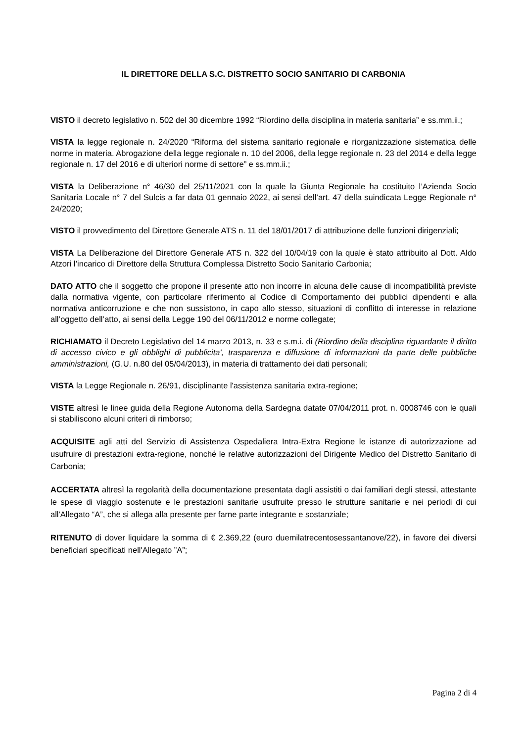IL DIRETTORE DELLA S.C. DISTRETTO SOCIO SANITARIO DI CARBONIA
VISTO il decreto legislativo n. 502 del 30 dicembre 1992 “Riordino della disciplina in materia sanitaria” e ss.mm.ii.;
VISTA la legge regionale n. 24/2020 “Riforma del sistema sanitario regionale e riorganizzazione sistematica delle norme in materia. Abrogazione della legge regionale n. 10 del 2006, della legge regionale n. 23 del 2014 e della legge regionale n. 17 del 2016 e di ulteriori norme di settore” e ss.mm.ii.;
VISTA la Deliberazione n° 46/30 del 25/11/2021 con la quale la Giunta Regionale ha costituito l’Azienda Socio Sanitaria Locale n° 7 del Sulcis a far data 01 gennaio 2022, ai sensi dell’art. 47 della suindicata Legge Regionale n° 24/2020;
VISTO il provvedimento del Direttore Generale ATS n. 11 del 18/01/2017 di attribuzione delle funzioni dirigenziali;
VISTA La Deliberazione del Direttore Generale ATS n. 322 del 10/04/19 con la quale è stato attribuito al Dott. Aldo Atzori l’incarico di Direttore della Struttura Complessa Distretto Socio Sanitario Carbonia;
DATO ATTO che il soggetto che propone il presente atto non incorre in alcuna delle cause di incompatibilità previste dalla normativa vigente, con particolare riferimento al Codice di Comportamento dei pubblici dipendenti e alla normativa anticorruzione e che non sussistono, in capo allo stesso, situazioni di conflitto di interesse in relazione all’oggetto dell’atto, ai sensi della Legge 190 del 06/11/2012 e norme collegate;
RICHIAMATO il Decreto Legislativo del 14 marzo 2013, n. 33 e s.m.i. di (Riordino della disciplina riguardante il diritto di accesso civico e gli obblighi di pubblicita', trasparenza e diffusione di informazioni da parte delle pubbliche amministrazioni, (G.U. n.80 del 05/04/2013), in materia di trattamento dei dati personali;
VISTA la Legge Regionale n. 26/91, disciplinante l'assistenza sanitaria extra-regione;
VISTE altresì le linee guida della Regione Autonoma della Sardegna datate 07/04/2011 prot. n. 0008746 con le quali si stabiliscono alcuni criteri di rimborso;
ACQUISITE agli atti del Servizio di Assistenza Ospedaliera Intra-Extra Regione le istanze di autorizzazione ad usufruire di prestazioni extra-regione, nonché le relative autorizzazioni del Dirigente Medico del Distretto Sanitario di Carbonia;
ACCERTATA altresì la regolarità della documentazione presentata dagli assistiti o dai familiari degli stessi, attestante le spese di viaggio sostenute e le prestazioni sanitarie usufruite presso le strutture sanitarie e nei periodi di cui all'Allegato “A”, che si allega alla presente per farne parte integrante e sostanziale;
RITENUTO di dover liquidare la somma di € 2.369,22 (euro duemilatrecentosessantanove/22), in favore dei diversi beneficiari specificati nell'Allegato ”A”;
Pagina 2 di 4